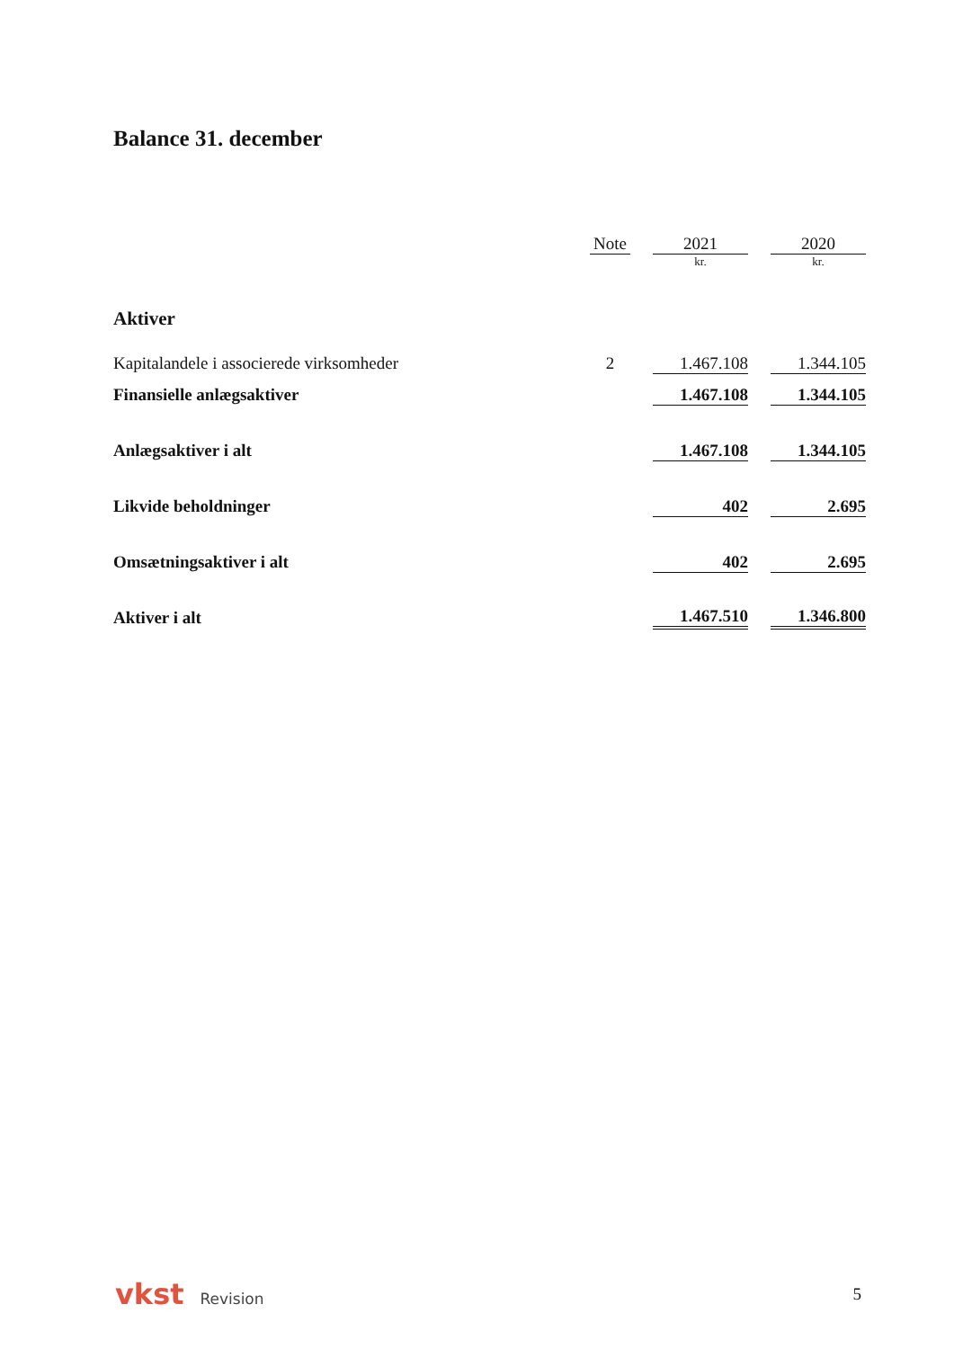Balance 31. december
| | Note | | 2021 | | 2020 |
| --- | --- | --- | --- | --- | --- |
| | | | kr. | | kr. |
| Aktiver | | | | | |
| Kapitalandele i associerede virksomheder | 2 | | 1.467.108 | | 1.344.105 |
| Finansielle anlægsaktiver | | | 1.467.108 | | 1.344.105 |
| Anlægsaktiver i alt | | | 1.467.108 | | 1.344.105 |
| Likvide beholdninger | | | 402 | | 2.695 |
| Omsætningsaktiver i alt | | | 402 | | 2.695 |
| Aktiver i alt | | | 1.467.510 | | 1.346.800 |
vkst Revision 5